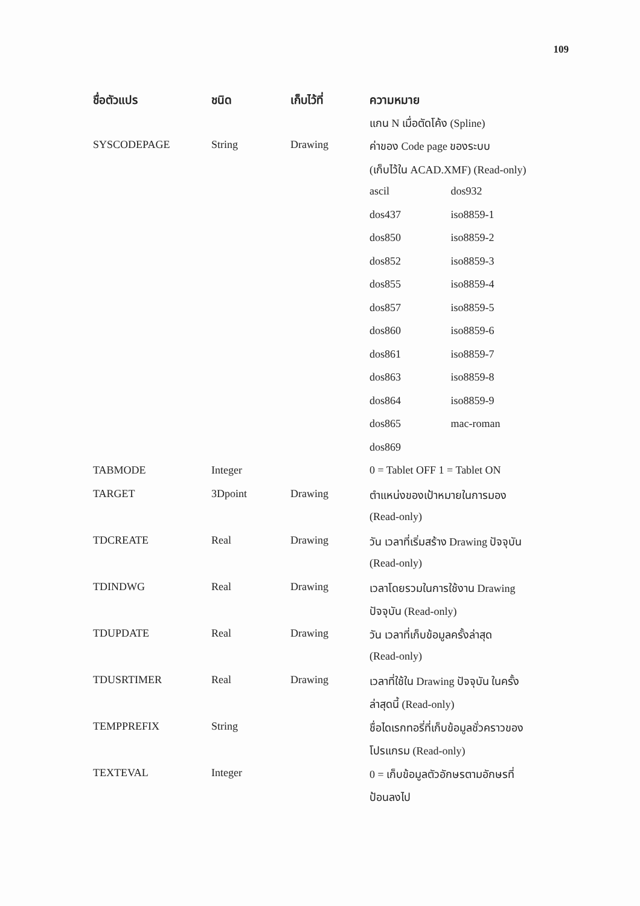109
| ชื่อตัวแปร | ชนิด | เก็บไว้ที่ | ความหมาย |
| --- | --- | --- | --- |
| | | | แกน N เมื่อตัดโค้ง (Spline) |
| SYSCODEPAGE | String | Drawing | ค่าของ Code page ของระบบ |
| | | | (เก็บไว้ใน ACAD.XMF) (Read-only) |
| | | | ascil dos932 |
| | | | dos437 iso8859-1 |
| | | | dos850 iso8859-2 |
| | | | dos852 iso8859-3 |
| | | | dos855 iso8859-4 |
| | | | dos857 iso8859-5 |
| | | | dos860 iso8859-6 |
| | | | dos861 iso8859-7 |
| | | | dos863 iso8859-8 |
| | | | dos864 iso8859-9 |
| | | | dos865 mac-roman |
| | | | dos869 |
| TABMODE | Integer | | 0 = Tablet OFF 1 = Tablet ON |
| TARGET | 3Dpoint | Drawing | ตำแหน่งของเป้าหมายในการมอง |
| | | | (Read-only) |
| TDCREATE | Real | Drawing | วัน เวลาที่เริ่มสร้าง Drawing ปัจจุบัน |
| | | | (Read-only) |
| TDINDWG | Real | Drawing | เวลาโดยรวมในการใช้งาน Drawing |
| | | | ปัจจุบัน (Read-only) |
| TDUPDATE | Real | Drawing | วัน เวลาที่เก็บข้อมูลครั้งล่าสุด |
| | | | (Read-only) |
| TDUSRTIMER | Real | Drawing | เวลาที่ใช้ใน Drawing ปัจจุบัน ในครั้ง |
| | | | ล่าสุดนี้ (Read-only) |
| TEMPPREFIX | String | | ชื่อไดเรกทอรี่ที่เก็บข้อมูลชั่วคราวของ |
| | | | โปรแกรม (Read-only) |
| TEXTEVAL | Integer | | 0 = เก็บข้อมูลตัวอักษรตามอักษรที่ |
| | | | ป้อนลงไป |